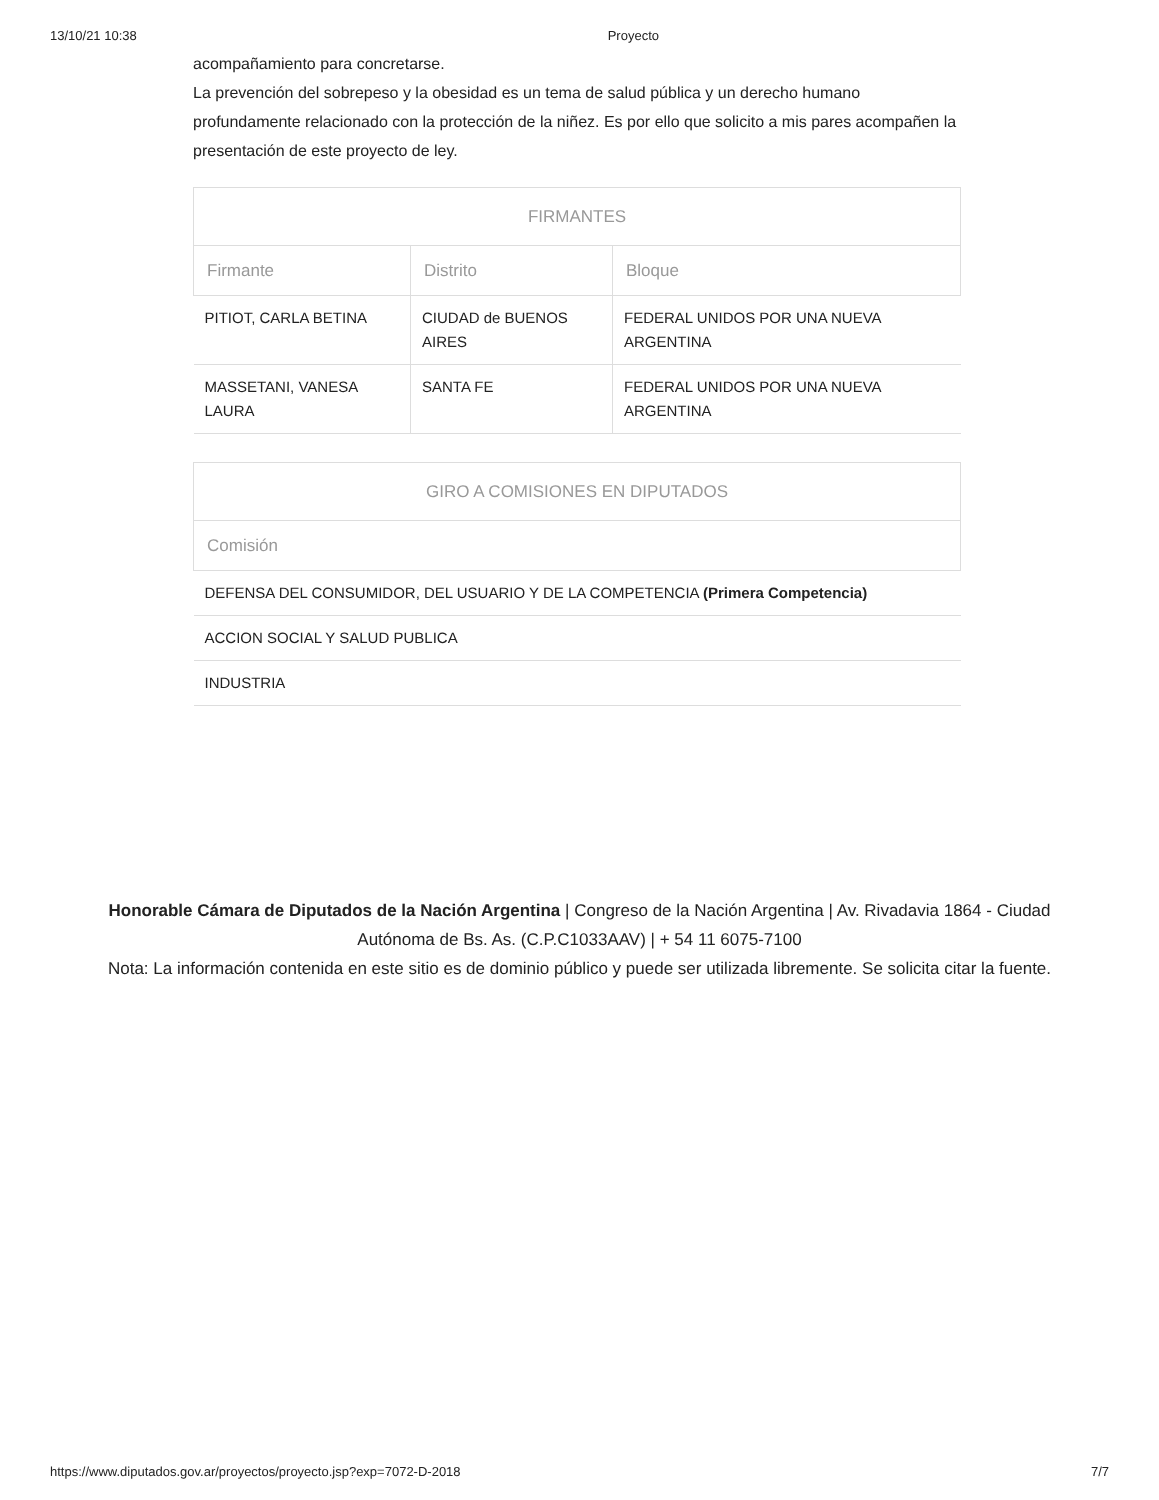13/10/21 10:38 Proyecto
acompañamiento para concretarse.
La prevención del sobrepeso y la obesidad es un tema de salud pública y un derecho humano profundamente relacionado con la protección de la niñez. Es por ello que solicito a mis pares acompañen la presentación de este proyecto de ley.
| FIRMANTES | | |
| --- | --- | --- |
| Firmante | Distrito | Bloque |
| PITIOT, CARLA BETINA | CIUDAD de BUENOS AIRES | FEDERAL UNIDOS POR UNA NUEVA ARGENTINA |
| MASSETANI, VANESA LAURA | SANTA FE | FEDERAL UNIDOS POR UNA NUEVA ARGENTINA |
| GIRO A COMISIONES EN DIPUTADOS |
| --- |
| Comisión |
| DEFENSA DEL CONSUMIDOR, DEL USUARIO Y DE LA COMPETENCIA (Primera Competencia) |
| ACCION SOCIAL Y SALUD PUBLICA |
| INDUSTRIA |
Honorable Cámara de Diputados de la Nación Argentina | Congreso de la Nación Argentina | Av. Rivadavia 1864 - Ciudad Autónoma de Bs. As. (C.P.C1033AAV) | + 54 11 6075-7100
Nota: La información contenida en este sitio es de dominio público y puede ser utilizada libremente. Se solicita citar la fuente.
https://www.diputados.gov.ar/proyectos/proyecto.jsp?exp=7072-D-2018 7/7